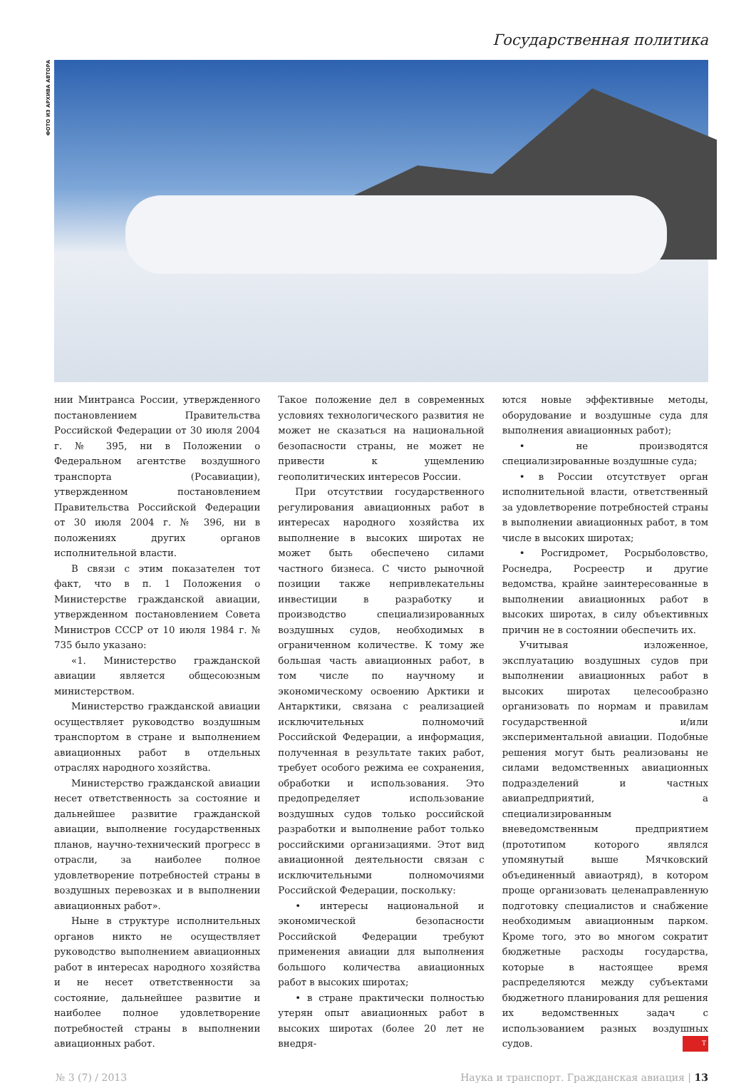Государственная политика
ФОТО ИЗ АРХИВА АВТОРА
нии Минтранса России, утвержденного постановлением Правительства Российской Федерации от 30 июля 2004 г. № 395, ни в Положении о Федеральном агентстве воздушного транспорта (Росавиации), утвержденном постановлением Правительства Российской Федерации от 30 июля 2004 г. № 396, ни в положениях других органов исполнительной власти.
В связи с этим показателен тот факт, что в п. 1 Положения о Министерстве гражданской авиации, утвержденном постановлением Совета Министров СССР от 10 июля 1984 г. № 735 было указано:
«1. Министерство гражданской авиации является общесоюзным министерством.
Министерство гражданской авиации осуществляет руководство воздушным транспортом в стране и выполнением авиационных работ в отдельных отраслях народного хозяйства.
Министерство гражданской авиации несет ответственность за состояние и дальнейшее развитие гражданской авиации, выполнение государственных планов, научно-технический прогресс в отрасли, за наиболее полное удовлетворение потребностей страны в воздушных перевозках и в выполнении авиационных работ».
Ныне в структуре исполнительных органов никто не осуществляет руководство выполнением авиационных работ в интересах народного хозяйства и не несет ответственности за состояние, дальнейшее развитие и наиболее полное удовлетворение потребностей страны в выполнении авиационных работ.
Такое положение дел в современных условиях технологического развития не может не сказаться на национальной безопасности страны, не может не привести к ущемлению геополитических интересов России.
При отсутствии государственного регулирования авиационных работ в интересах народного хозяйства их выполнение в высоких широтах не может быть обеспечено силами частного бизнеса. С чисто рыночной позиции также непривлекательны инвестиции в разработку и производство специализированных воздушных судов, необходимых в ограниченном количестве. К тому же большая часть авиационных работ, в том числе по научному и экономическому освоению Арктики и Антарктики, связана с реализацией исключительных полномочий Российской Федерации, а информация, полученная в результате таких работ, требует особого режима ее сохранения, обработки и использования. Это предопределяет использование воздушных судов только российской разработки и выполнение работ только российскими организациями. Этот вид авиационной деятельности связан с исключительными полномочиями Российской Федерации, поскольку:
• интересы национальной и экономической безопасности Российской Федерации требуют применения авиации для выполнения большого количества авиационных работ в высоких широтах;
• в стране практически полностью утерян опыт авиационных работ в высоких широтах (более 20 лет не внедря-
ются новые эффективные методы, оборудование и воздушные суда для выполнения авиационных работ);
• не производятся специализированные воздушные суда;
• в России отсутствует орган исполнительной власти, ответственный за удовлетворение потребностей страны в выполнении авиационных работ, в том числе в высоких широтах;
• Росгидромет, Росрыболовство, Роснедра, Росреестр и другие ведомства, крайне заинтересованные в выполнении авиационных работ в высоких широтах, в силу объективных причин не в состоянии обеспечить их.
Учитывая изложенное, эксплуатацию воздушных судов при выполнении авиационных работ в высоких широтах целесообразно организовать по нормам и правилам государственной и/или экспериментальной авиации. Подобные решения могут быть реализованы не силами ведомственных авиационных подразделений и частных авиапредприятий, а специализированным вневедомственным предприятием (прототипом которого являлся упомянутый выше Мячковский объединенный авиаотряд), в котором проще организовать целенаправленную подготовку специалистов и снабжение необходимым авиационным парком. Кроме того, это во многом сократит бюджетные расходы государства, которые в настоящее время распределяются между субъектами бюджетного планирования для решения их ведомственных задач с использованием разных воздушных судов. T
№ 3 (7) / 2013 Наука и транспорт. Гражданская авиация | 13